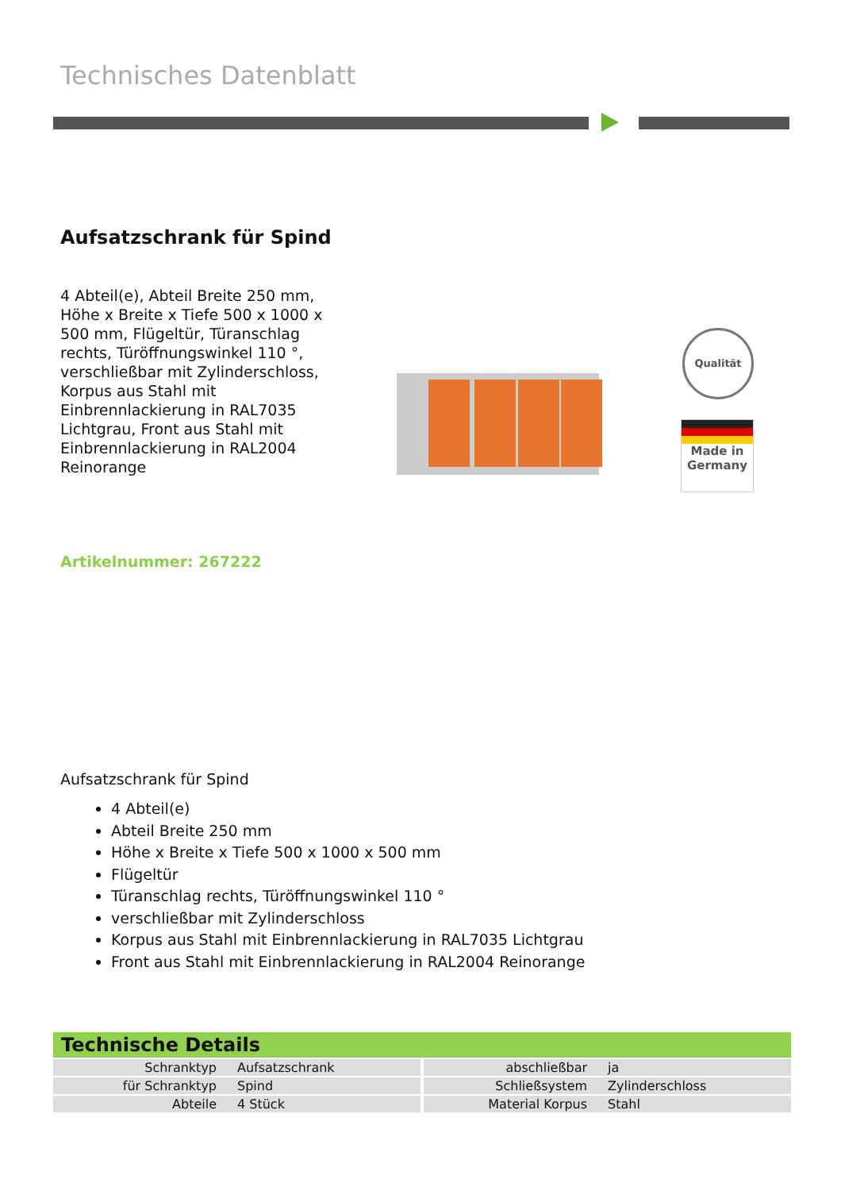Technisches Datenblatt
Aufsatzschrank für Spind
4 Abteil(e), Abteil Breite 250 mm, Höhe x Breite x Tiefe 500 x 1000 x 500 mm, Flügeltür, Türanschlag rechts, Türöffnungswinkel 110 °, verschließbar mit Zylinderschloss, Korpus aus Stahl mit Einbrennlackierung in RAL7035 Lichtgrau, Front aus Stahl mit Einbrennlackierung in RAL2004 Reinorange
Qualität
Made in Germany
Artikelnummer: 267222
Aufsatzschrank für Spind
4 Abteil(e)
Abteil Breite 250 mm
Höhe x Breite x Tiefe 500 x 1000 x 500 mm
Flügeltür
Türanschlag rechts, Türöffnungswinkel 110 °
verschließbar mit Zylinderschloss
Korpus aus Stahl mit Einbrennlackierung in RAL7035 Lichtgrau
Front aus Stahl mit Einbrennlackierung in RAL2004 Reinorange
Technische Details
| Schranktyp | Aufsatzschrank | abschließbar | ja |
| für Schranktyp | Spind | Schließsystem | Zylinderschloss |
| Abteile | 4 Stück | Material Korpus | Stahl |